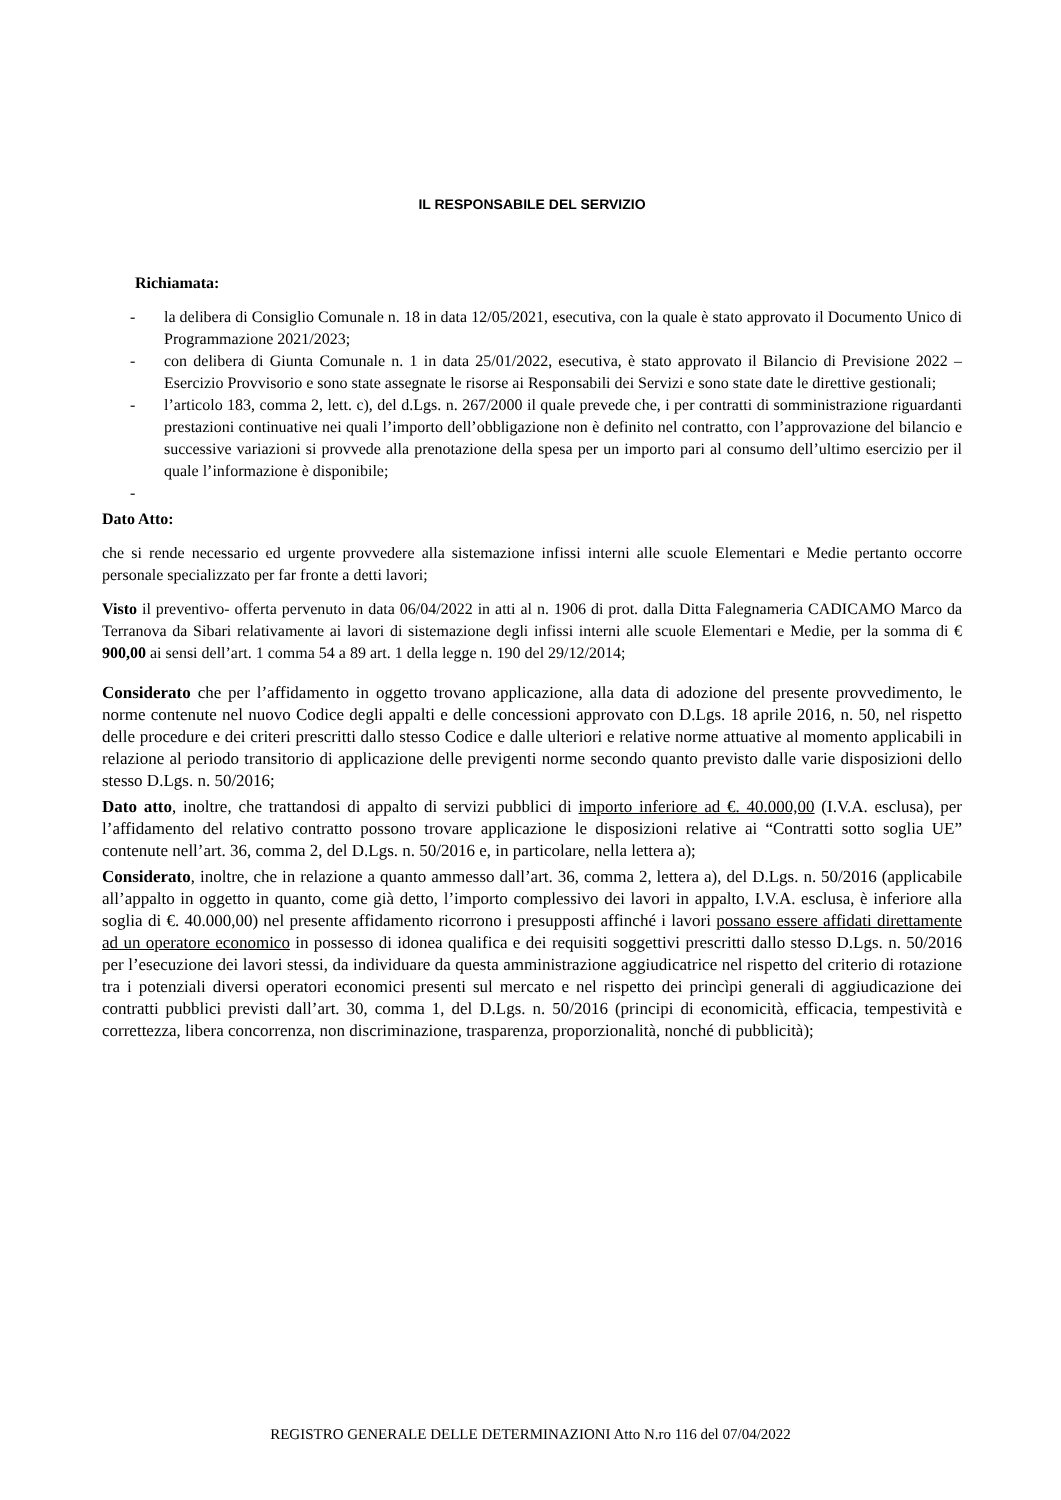IL RESPONSABILE DEL SERVIZIO
Richiamata:
- la delibera di Consiglio Comunale n. 18 in data 12/05/2021, esecutiva, con la quale è stato approvato il Documento Unico di Programmazione 2021/2023;
- con delibera di Giunta Comunale n. 1 in data 25/01/2022, esecutiva, è stato approvato il Bilancio di Previsione 2022 – Esercizio Provvisorio e sono state assegnate le risorse ai Responsabili dei Servizi e sono state date le direttive gestionali;
- l’articolo 183, comma 2, lett. c), del d.Lgs. n. 267/2000 il quale prevede che, i per contratti di somministrazione riguardanti prestazioni continuative nei quali l’importo dell’obbligazione non è definito nel contratto, con l’approvazione del bilancio e successive variazioni si provvede alla prenotazione della spesa per un importo pari al consumo dell’ultimo esercizio per il quale l’informazione è disponibile;
-
Dato Atto:
che si rende necessario ed urgente provvedere alla sistemazione infissi interni alle scuole Elementari e Medie pertanto occorre personale specializzato per far fronte a detti lavori;
Visto il preventivo- offerta pervenuto in data 06/04/2022 in atti al n. 1906 di prot. dalla Ditta Falegnameria CADICAMO Marco da Terranova da Sibari relativamente ai lavori di sistemazione degli infissi interni alle scuole Elementari e Medie, per la somma di € 900,00 ai sensi dell’art. 1 comma 54 a 89 art. 1 della legge n. 190 del 29/12/2014;
Considerato che per l’affidamento in oggetto trovano applicazione, alla data di adozione del presente provvedimento, le norme contenute nel nuovo Codice degli appalti e delle concessioni approvato con D.Lgs. 18 aprile 2016, n. 50, nel rispetto delle procedure e dei criteri prescritti dallo stesso Codice e dalle ulteriori e relative norme attuative al momento applicabili in relazione al periodo transitorio di applicazione delle previgenti norme secondo quanto previsto dalle varie disposizioni dello stesso D.Lgs. n. 50/2016;
Dato atto, inoltre, che trattandosi di appalto di servizi pubblici di importo inferiore ad €. 40.000,00 (I.V.A. esclusa), per l’affidamento del relativo contratto possono trovare applicazione le disposizioni relative ai “Contratti sotto soglia UE” contenute nell’art. 36, comma 2, del D.Lgs. n. 50/2016 e, in particolare, nella lettera a);
Considerato, inoltre, che in relazione a quanto ammesso dall’art. 36, comma 2, lettera a), del D.Lgs. n. 50/2016 (applicabile all’appalto in oggetto in quanto, come già detto, l’importo complessivo dei lavori in appalto, I.V.A. esclusa, è inferiore alla soglia di €. 40.000,00) nel presente affidamento ricorrono i presupposti affinché i lavori possano essere affidati direttamente ad un operatore economico in possesso di idonea qualifica e dei requisiti soggettivi prescritti dallo stesso D.Lgs. n. 50/2016 per l’esecuzione dei lavori stessi, da individuare da questa amministrazione aggiudicatrice nel rispetto del criterio di rotazione tra i potenziali diversi operatori economici presenti sul mercato e nel rispetto dei princìpi generali di aggiudicazione dei contratti pubblici previsti dall’art. 30, comma 1, del D.Lgs. n. 50/2016 (principi di economicità, efficacia, tempestività e correttezza, libera concorrenza, non discriminazione, trasparenza, proporzionalità, nonché di pubblicità);
REGISTRO GENERALE DELLE DETERMINAZIONI Atto N.ro 116 del 07/04/2022